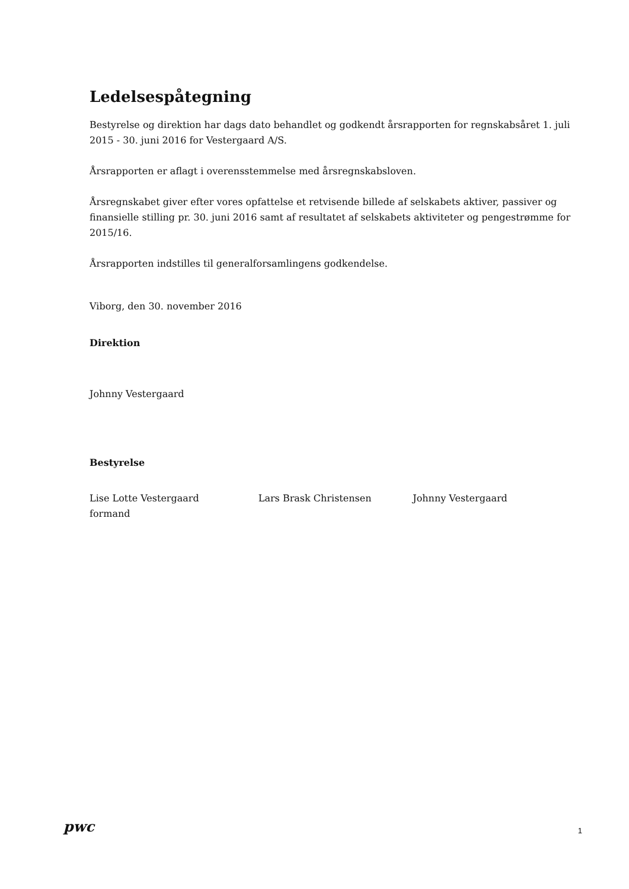Ledelsespåtegning
Bestyrelse og direktion har dags dato behandlet og godkendt årsrapporten for regnskabsåret 1. juli 2015 - 30. juni 2016 for Vestergaard A/S.
Årsrapporten er aflagt i overensstemmelse med årsregnskabsloven.
Årsregnskabet giver efter vores opfattelse et retvisende billede af selskabets aktiver, passiver og finansielle stilling pr. 30. juni 2016 samt af resultatet af selskabets aktiviteter og pengestrømme for 2015/16.
Årsrapporten indstilles til generalforsamlingens godkendelse.
Viborg, den 30. november 2016
Direktion
Johnny Vestergaard
Bestyrelse
Lise Lotte Vestergaard
formand
Lars Brask Christensen Johnny Vestergaard
pwc
1